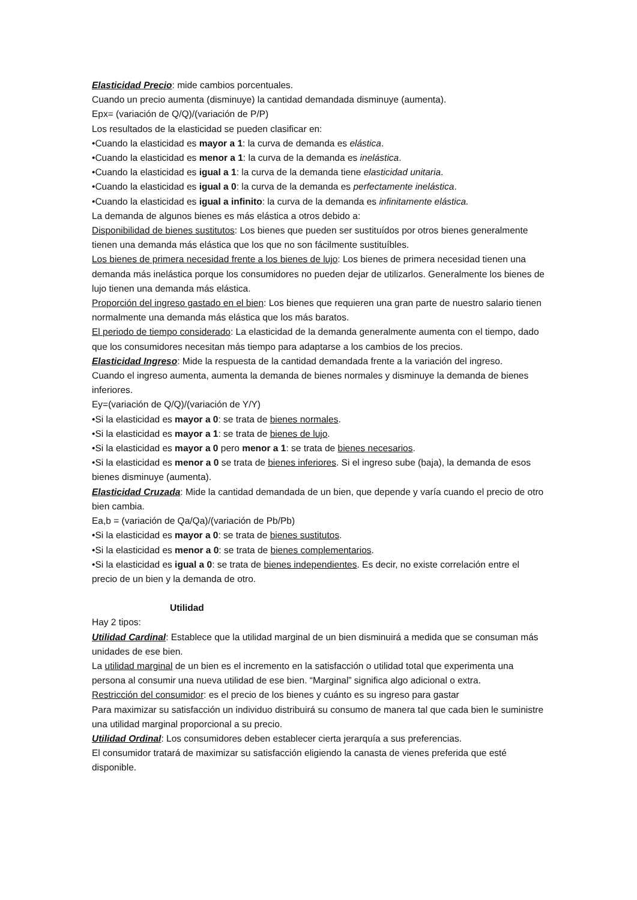Elasticidad Precio: mide cambios porcentuales.
Cuando un precio aumenta (disminuye) la cantidad demandada disminuye (aumenta).
Epx= (variación de Q/Q)/(variación de P/P)
Los resultados de la elasticidad se pueden clasificar en:
•Cuando la elasticidad es mayor a 1: la curva de demanda es elástica.
•Cuando la elasticidad es menor a 1: la curva de la demanda es inelástica.
•Cuando la elasticidad es igual a 1: la curva de la demanda tiene elasticidad unitaria.
•Cuando la elasticidad es igual a 0: la curva de la demanda es perfectamente inelástica.
•Cuando la elasticidad es igual a infinito: la curva de la demanda es infinitamente elástica.
La demanda de algunos bienes es más elástica a otros debido a:
Disponibilidad de bienes sustitutos: Los bienes que pueden ser sustituídos por otros bienes generalmente tienen una demanda más elástica que los que no son fácilmente sustituíbles.
Los bienes de primera necesidad frente a los bienes de lujo: Los bienes de primera necesidad tienen una demanda más inelástica porque los consumidores no pueden dejar de utilizarlos. Generalmente los bienes de lujo tienen una demanda más elástica.
Proporción del ingreso gastado en el bien: Los bienes que requieren una gran parte de nuestro salario tienen normalmente una demanda más elástica que los más baratos.
El periodo de tiempo considerado: La elasticidad de la demanda generalmente aumenta con el tiempo, dado que los consumidores necesitan más tiempo para adaptarse a los cambios de los precios.
Elasticidad Ingreso: Mide la respuesta de la cantidad demandada frente a la variación del ingreso.
Cuando el ingreso aumenta, aumenta la demanda de bienes normales y disminuye la demanda de bienes inferiores.
Ey=(variación de Q/Q)/(variación de Y/Y)
•Si la elasticidad es mayor a 0: se trata de bienes normales.
•Si la elasticidad es mayor a 1: se trata de bienes de lujo.
•Si la elasticidad es mayor a 0 pero menor a 1: se trata de bienes necesarios.
•Si la elasticidad es menor a 0 se trata de bienes inferiores. Si el ingreso sube (baja), la demanda de esos bienes disminuye (aumenta).
Elasticidad Cruzada: Mide la cantidad demandada de un bien, que depende y varía cuando el precio de otro bien cambia.
Ea,b = (variación de Qa/Qa)/(variación de Pb/Pb)
•Si la elasticidad es mayor a 0: se trata de bienes sustitutos.
•Si la elasticidad es menor a 0: se trata de bienes complementarios.
•Si la elasticidad es igual a 0: se trata de bienes independientes. Es decir, no existe correlación entre el precio de un bien y la demanda de otro.
Utilidad
Hay 2 tipos:
Utilidad Cardinal: Establece que la utilidad marginal de un bien disminuirá a medida que se consuman más unidades de ese bien.
La utilidad marginal de un bien es el incremento en la satisfacción o utilidad total que experimenta una persona al consumir una nueva utilidad de ese bien. “Marginal” significa algo adicional o extra.
Restricción del consumidor: es el precio de los bienes y cuánto es su ingreso para gastar
Para maximizar su satisfacción un individuo distribuirá su consumo de manera tal que cada bien le suministre una utilidad marginal proporcional a su precio.
Utilidad Ordinal: Los consumidores deben establecer cierta jerarquía a sus preferencias.
El consumidor tratará de maximizar su satisfacción eligiendo la canasta de vienes preferida que esté disponible.